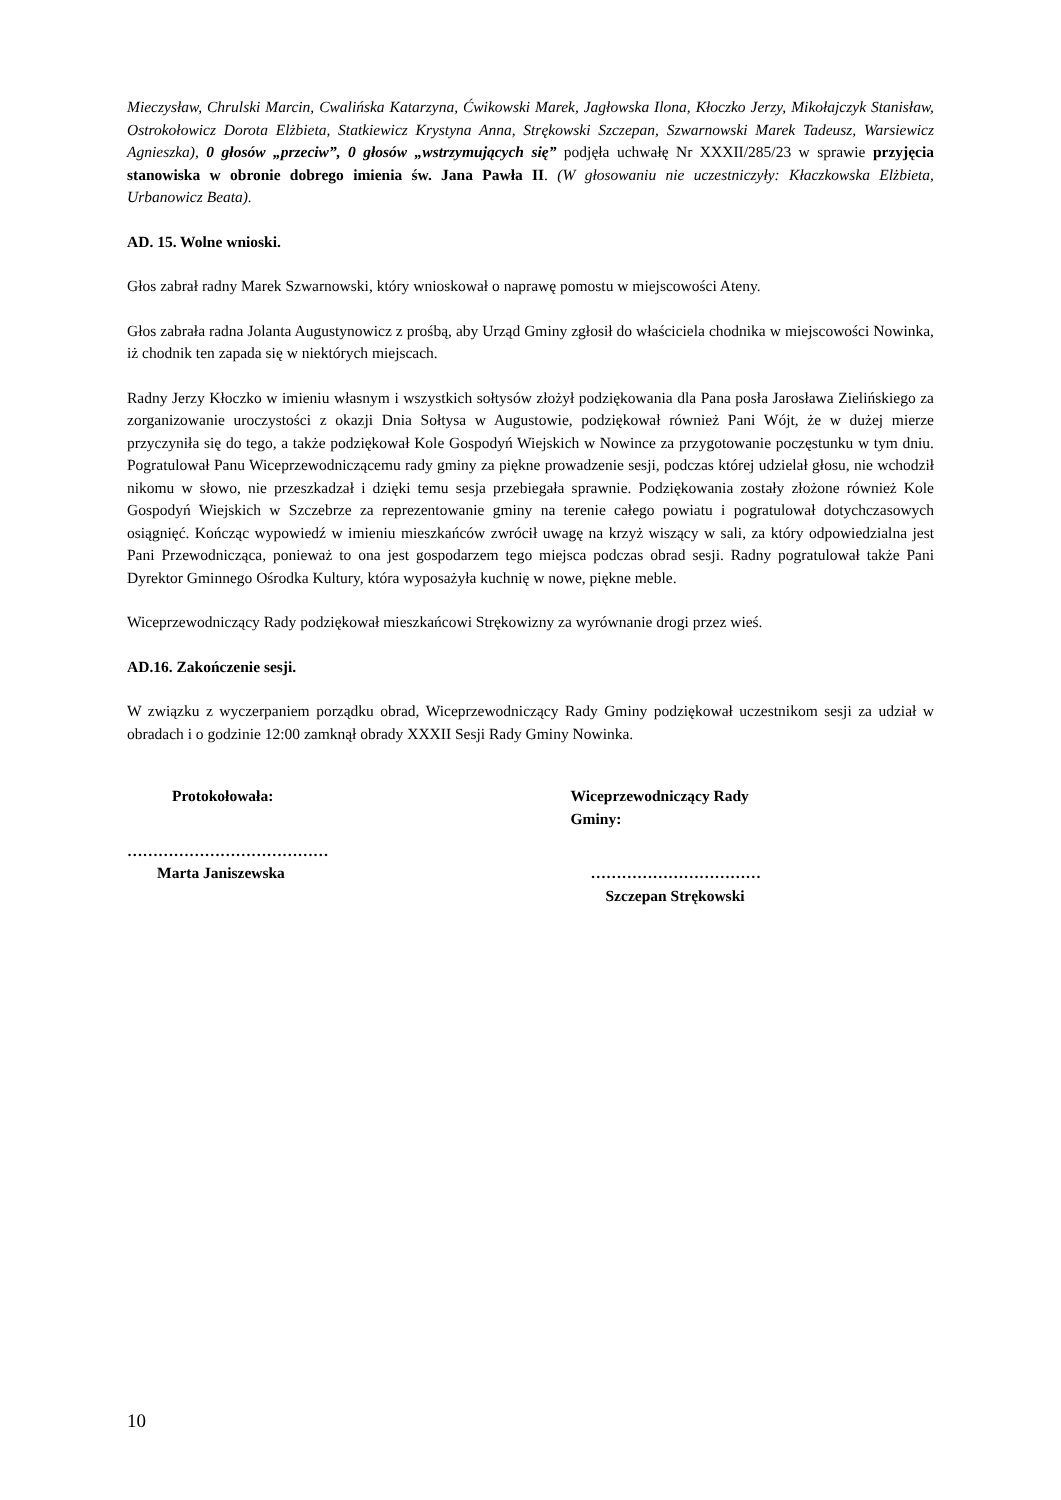Mieczysław, Chrulski Marcin, Cwalińska Katarzyna, Ćwikowski Marek, Jagłowska Ilona, Kłoczko Jerzy, Mikołajczyk Stanisław, Ostrokołowicz Dorota Elżbieta, Statkiewicz Krystyna Anna, Strękowski Szczepan, Szwarnowski Marek Tadeusz, Warsiewicz Agnieszka), 0 głosów „przeciw”, 0 głosów „wstrzymujących się” podjęła uchwałę Nr XXXII/285/23 w sprawie przyjęcia stanowiska w obronie dobrego imienia św. Jana Pawła II. (W głosowaniu nie uczestniczyły: Kłaczkowska Elżbieta, Urbanowicz Beata).
AD. 15. Wolne wnioski.
Głos zabrał radny Marek Szwarnowski, który wnioskował o naprawę pomostu w miejscowości Ateny.
Głos zabrała radna Jolanta Augustynowicz z prośbą, aby Urząd Gminy zgłosił do właściciela chodnika w miejscowości Nowinka, iż chodnik ten zapada się w niektórych miejscach.
Radny Jerzy Kłoczko w imieniu własnym i wszystkich sołtysów złożył podziękowania dla Pana posła Jarosława Zielińskiego za zorganizowanie uroczystości z okazji Dnia Sołtysa w Augustowie, podziękował również Pani Wójt, że w dużej mierze przyczyniła się do tego, a także podziękował Kole Gospodyń Wiejskich w Nowince za przygotowanie poczęstunku w tym dniu. Pogratulował Panu Wiceprzewodniczącemu rady gminy za piękne prowadzenie sesji, podczas której udzielał głosu, nie wchodził nikomu w słowo, nie przeszkadzał i dzięki temu sesja przebiegała sprawnie. Podziękowania zostały złożone również Kole Gospodyń Wiejskich w Szczebrze za reprezentowanie gminy na terenie całego powiatu i pogratulował dotychczasowych osiągnięć. Kończąc wypowiedź w imieniu mieszkańców zwrócił uwagę na krzyż wiszący w sali, za który odpowiedzialna jest Pani Przewodnicząca, ponieważ to ona jest gospodarzem tego miejsca podczas obrad sesji. Radny pogratulował także Pani Dyrektor Gminnego Ośrodka Kultury, która wyposażyła kuchnię w nowe, piękne meble.
Wiceprzewodniczący Rady podziękował mieszkańcowi Strękowizny za wyrównanie drogi przez wieś.
AD.16. Zakończenie sesji.
W związku z wyczerpaniem porządku obrad, Wiceprzewodniczący Rady Gminy podziękował uczestnikom sesji za udział w obradach i o godzinie 12:00 zamknął obrady XXXII Sesji Rady Gminy Nowinka.
Protokołowała:
…………………………………
Marta Janiszewska
Wiceprzewodniczący Rady Gminy:
……………………………
Szczepan Strękowski
10